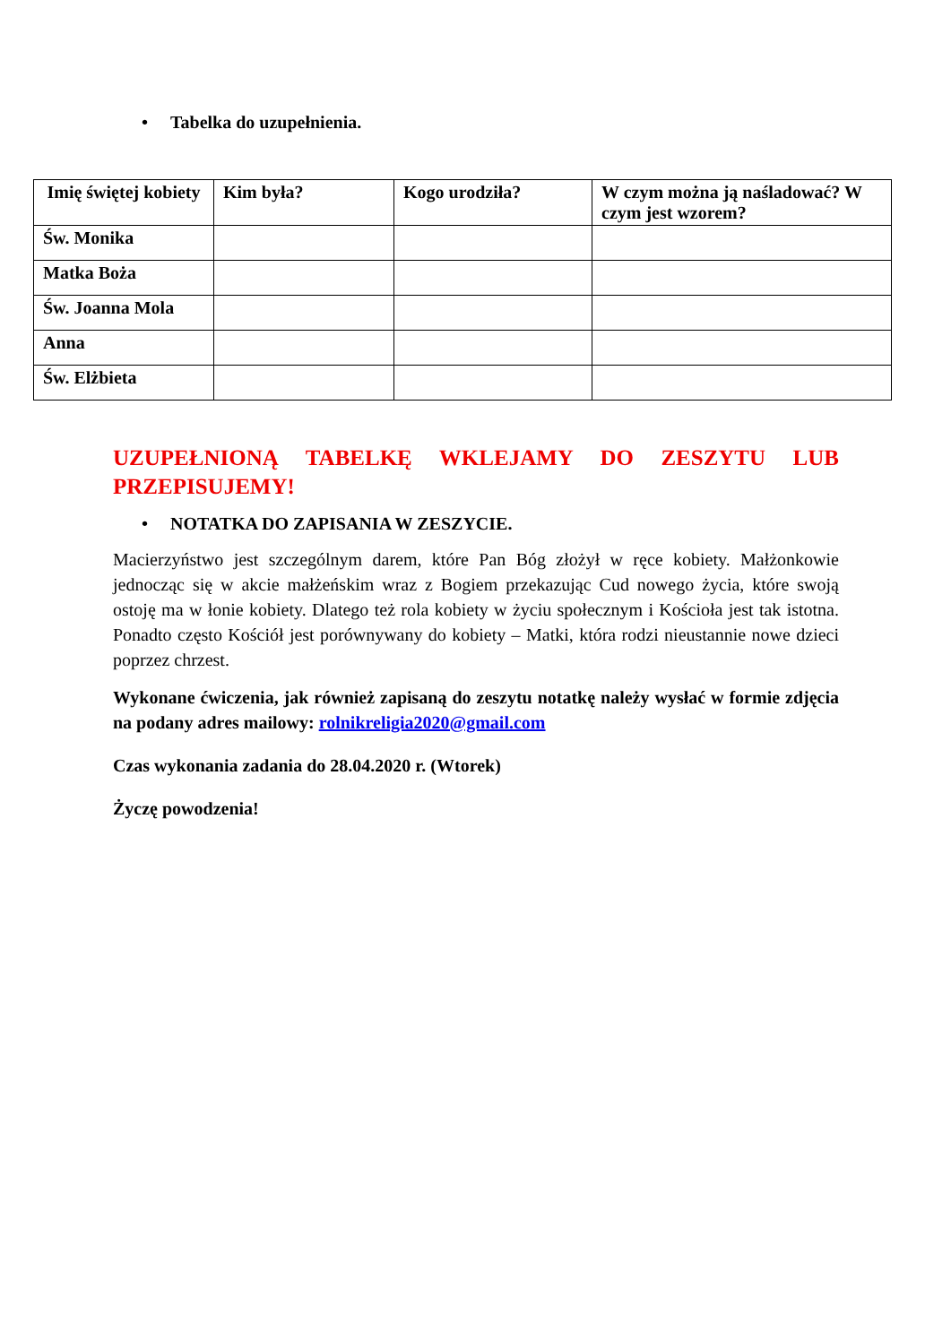• Tabelka do uzupełnienia.
| Imię świętej kobiety | Kim była? | Kogo urodziła? | W czym można ją naśladować? W czym jest wzorem? |
| --- | --- | --- | --- |
| Św. Monika | | | |
| Matka Boża | | | |
| Św. Joanna Mola | | | |
| Anna | | | |
| Św. Elżbieta | | | |
UZUPEŁNIONĄ TABELKĘ WKLEJAMY DO ZESZYTU LUB PRZEPISUJEMY!
• NOTATKA DO ZAPISANIA W ZESZYCIE.
Macierzyństwo jest szczególnym darem, które Pan Bóg złożył w ręce kobiety. Małżonkowie jednocząc się w akcie małżeńskim wraz z Bogiem przekazując Cud nowego życia, które swoją ostoję ma w łonie kobiety. Dlatego też rola kobiety w życiu społecznym i Kościoła jest tak istotna. Ponadto często Kościół jest porównywany do kobiety – Matki, która rodzi nieustannie nowe dzieci poprzez chrzest.
Wykonane ćwiczenia, jak również zapisaną do zeszytu notatkę należy wysłać w formie zdjęcia na podany adres mailowy: rolnikreligia2020@gmail.com
Czas wykonania zadania do 28.04.2020 r. (Wtorek)
Życzę powodzenia!